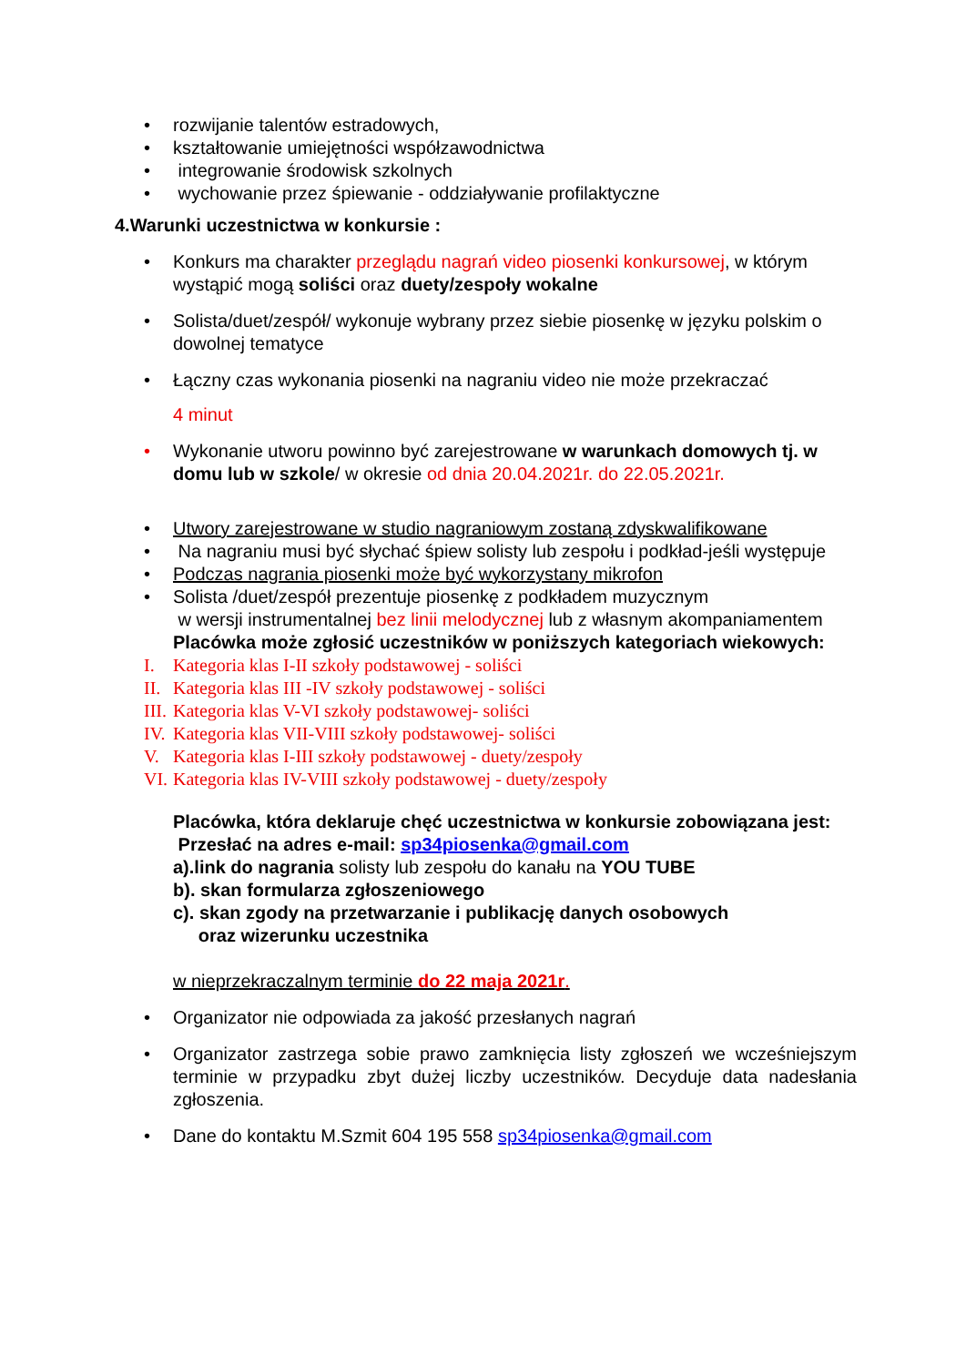• rozwijanie talentów estradowych,
• kształtowanie umiejętności współzawodnictwa
• integrowanie środowisk szkolnych
• wychowanie przez śpiewanie - oddziaływanie profilaktyczne
4.Warunki uczestnictwa w konkursie :
• Konkurs ma charakter przeglądu nagrań video piosenki konkursowej, w którym wystąpić mogą soliści oraz duety/zespoły wokalne
• Solista/duet/zespół/ wykonuje wybrany przez siebie piosenkę w języku polskim o dowolnej tematyce
• Łączny czas wykonania piosenki na nagraniu video nie może przekraczać
4 minut
• Wykonanie utworu powinno być zarejestrowane w warunkach domowych tj. w domu lub w szkole/ w okresie od dnia 20.04.2021r. do 22.05.2021r.
• Utwory zarejestrowane w studio nagraniowym zostaną zdyskwalifikowane
• Na nagraniu musi być słychać śpiew solisty lub zespołu i podkład-jeśli występuje
• Podczas nagrania piosenki może być wykorzystany mikrofon
• Solista /duet/zespół prezentuje piosenkę z podkładem muzycznym
w wersji instrumentalnej bez linii melodycznej lub z własnym akompaniamentem
Placówka może zgłosić uczestników w poniższych kategoriach wiekowych:
I. Kategoria klas I-II szkoły podstawowej - soliści
II. Kategoria klas III -IV szkoły podstawowej - soliści
III. Kategoria klas V-VI szkoły podstawowej- soliści
IV. Kategoria klas VII-VIII szkoły podstawowej- soliści
V. Kategoria klas I-III szkoły podstawowej - duety/zespoły
VI. Kategoria klas IV-VIII szkoły podstawowej - duety/zespoły
Placówka, która deklaruje chęć uczestnictwa w konkursie zobowiązana jest:
Przesłać na adres e-mail: sp34piosenka@gmail.com
a).link do nagrania solisty lub zespołu do kanału na YOU TUBE
b). skan formularza zgłoszeniowego
c). skan zgody na przetwarzanie i publikację danych osobowych
oraz wizerunku uczestnika
w nieprzekraczalnym terminie do 22 maja 2021r.
• Organizator nie odpowiada za jakość przesłanych nagrań
• Organizator zastrzega sobie prawo zamknięcia listy zgłoszeń we wcześniejszym terminie w przypadku zbyt dużej liczby uczestników. Decyduje data nadesłania zgłoszenia.
• Dane do kontaktu M.Szmit 604 195 558 sp34piosenka@gmail.com